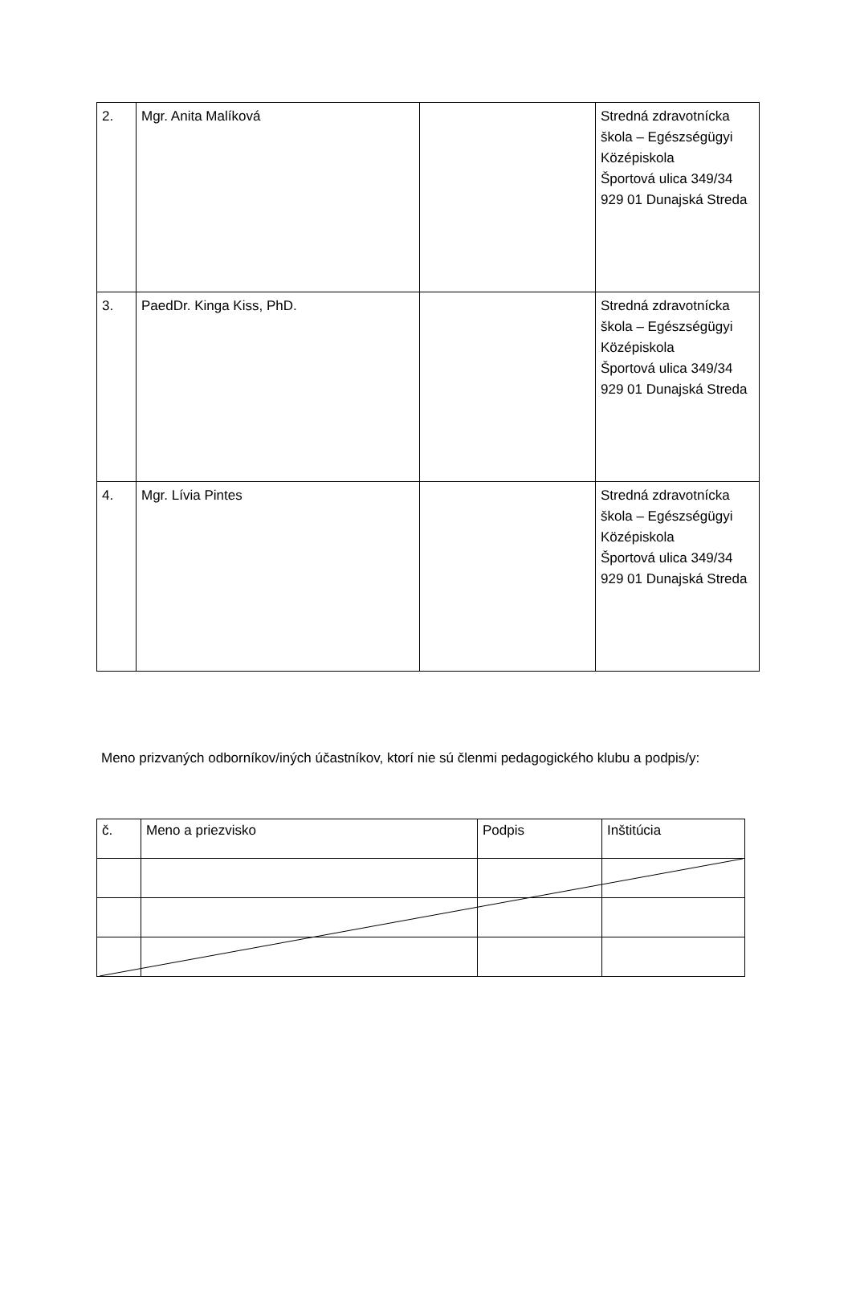| 2. | Mgr. Anita Malíková | | Stredná zdravotnícka škola – Egészségügyi Középiskola Športová ulica 349/34 929 01 Dunajská Streda |
| 3. | PaedDr. Kinga Kiss, PhD. | | Stredná zdravotnícka škola – Egészségügyi Középiskola Športová ulica 349/34 929 01 Dunajská Streda |
| 4. | Mgr. Lívia Pintes | | Stredná zdravotnícka škola – Egészségügyi Középiskola Športová ulica 349/34 929 01 Dunajská Streda |
Meno prizvaných odborníkov/iných účastníkov, ktorí nie sú členmi pedagogického klubu a podpis/y:
| č. | Meno a priezvisko | Podpis | Inštitúcia |